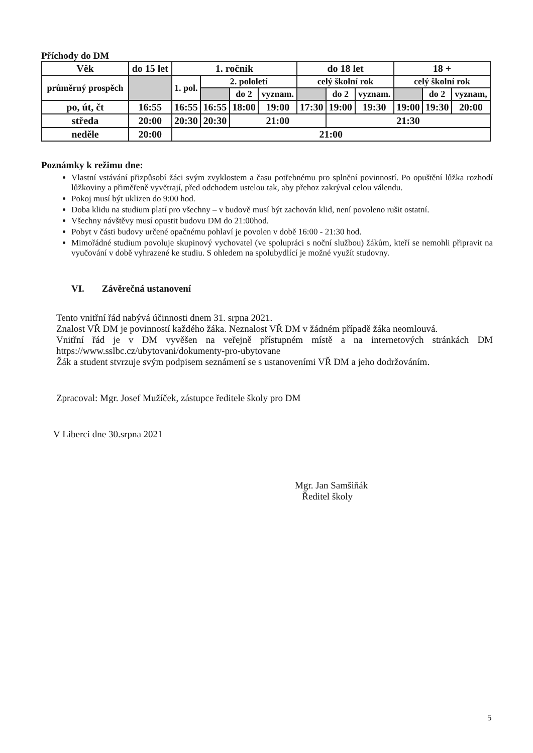Příchody do DM
| Věk | do 15 let | 1. ročník | | | | do 18 let | | | 18 + | | |
| průměrný prospěch | | 1. pol. | 2. pololetí | | | celý školní rok | | | celý školní rok | | |
| | | | | do 2 | vyznam. | | do 2 | vyznam. | | do 2 | vyznam, |
| po, út, čt | 16:55 | 16:55 | 16:55 | 18:00 | 19:00 | 17:30 | 19:00 | 19:30 | 19:00 | 19:30 | 20:00 |
| středa | 20:00 | 20:30 | 20:30 | 21:00 | | | 21:30 | | | | |
| neděle | 20:00 | 21:00 | | | | | | | | | |
Poznámky k režimu dne:
Vlastní vstávání přizpůsobí žáci svým zvyklostem a času potřebnému pro splnění povinností. Po opuštění lůžka rozhodí lůžkoviny a přiměřeně vyvětrají, před odchodem ustelou tak, aby přehoz zakrýval celou válendu.
Pokoj musí být uklizen do 9:00 hod.
Doba klidu na studium platí pro všechny – v budově musí být zachován klid, není povoleno rušit ostatní.
Všechny návštěvy musí opustit budovu DM do 21:00hod.
Pobyt v části budovy určené opačnému pohlaví je povolen v době 16:00 - 21:30 hod.
Mimořádné studium povoluje skupinový vychovatel (ve spolupráci s noční službou) žákům, kteří se nemohli připravit na vyučování v době vyhrazené ke studiu. S ohledem na spolubydlící je možné využít studovny.
VI. Závěrečná ustanovení
Tento vnitřní řád nabývá účinnosti dnem 31. srpna 2021.
Znalost VŘ DM je povinností každého žáka. Neznalost VŘ DM v žádném případě žáka neomlouvá.
Vnitřní řád je v DM vyvěšen na veřejně přístupném místě a na internetových stránkách DM https://www.sslbc.cz/ubytovani/dokumenty-pro-ubytovane
Žák a student stvrzuje svým podpisem seznámení se s ustanoveními VŘ DM a jeho dodržováním.
Zpracoval: Mgr. Josef Mužíček, zástupce ředitele školy pro DM
V Liberci dne 30.srpna 2021
Mgr. Jan Samšiňák
Ředitel školy
5